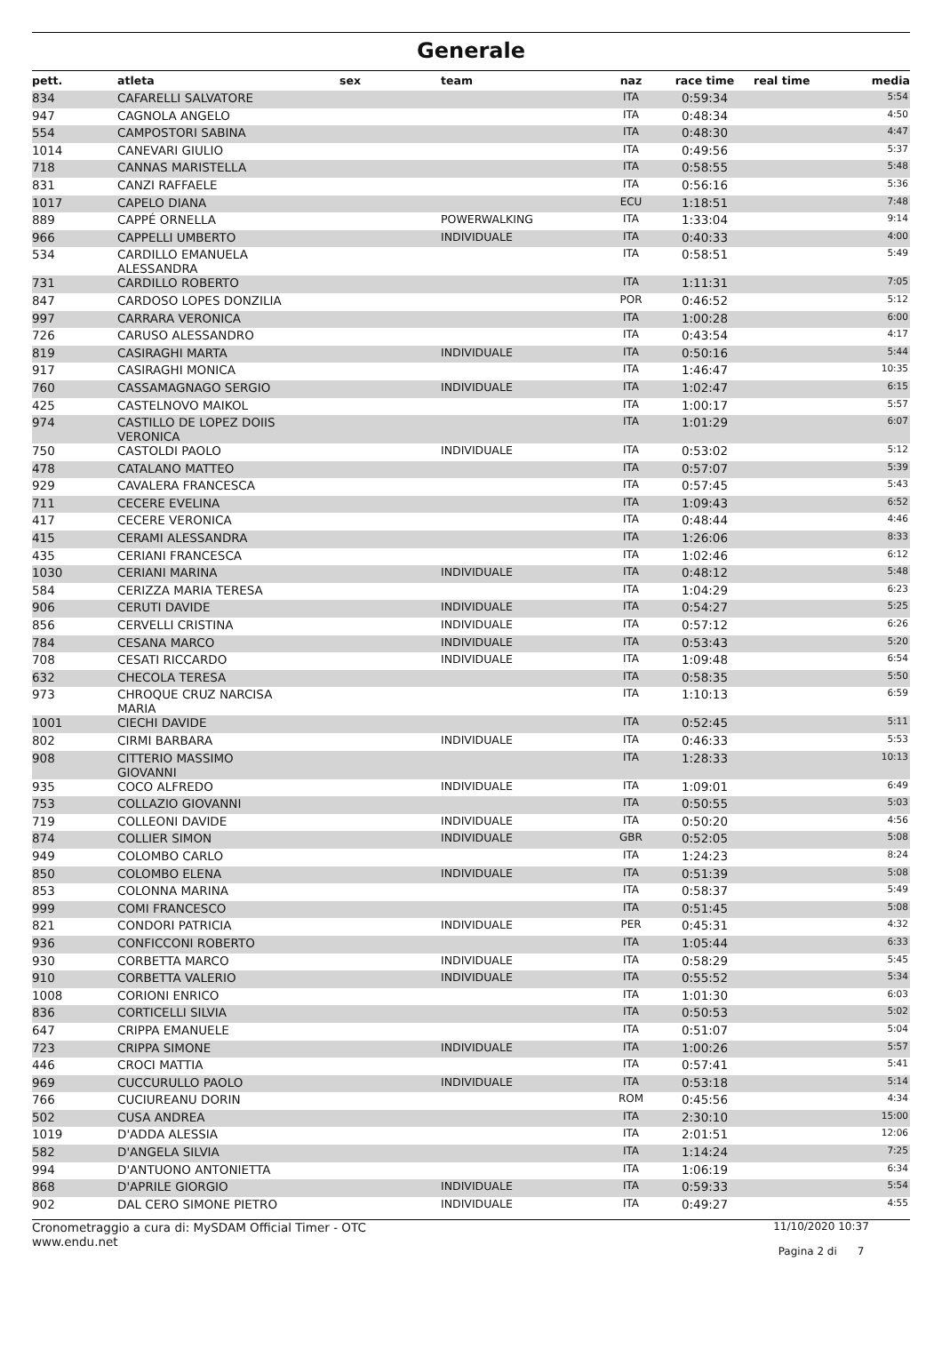Generale
| pett. | atleta | sex | team | naz | race time | real time | media |
| --- | --- | --- | --- | --- | --- | --- | --- |
| 834 | CAFARELLI SALVATORE | | | ITA | 0:59:34 | | 5:54 |
| 947 | CAGNOLA ANGELO | | | ITA | 0:48:34 | | 4:50 |
| 554 | CAMPOSTORI SABINA | | | ITA | 0:48:30 | | 4:47 |
| 1014 | CANEVARI GIULIO | | | ITA | 0:49:56 | | 5:37 |
| 718 | CANNAS MARISTELLA | | | ITA | 0:58:55 | | 5:48 |
| 831 | CANZI RAFFAELE | | | ITA | 0:56:16 | | 5:36 |
| 1017 | CAPELO DIANA | | | ECU | 1:18:51 | | 7:48 |
| 889 | CAPPÉ ORNELLA | | POWERWALKING | ITA | 1:33:04 | | 9:14 |
| 966 | CAPPELLI UMBERTO | | INDIVIDUALE | ITA | 0:40:33 | | 4:00 |
| 534 | CARDILLO EMANUELA ALESSANDRA | | | ITA | 0:58:51 | | 5:49 |
| 731 | CARDILLO ROBERTO | | | ITA | 1:11:31 | | 7:05 |
| 847 | CARDOSO LOPES DONZILIA | | | POR | 0:46:52 | | 5:12 |
| 997 | CARRARA VERONICA | | | ITA | 1:00:28 | | 6:00 |
| 726 | CARUSO ALESSANDRO | | | ITA | 0:43:54 | | 4:17 |
| 819 | CASIRAGHI MARTA | | INDIVIDUALE | ITA | 0:50:16 | | 5:44 |
| 917 | CASIRAGHI MONICA | | | ITA | 1:46:47 | | 10:35 |
| 760 | CASSAMAGNAGO SERGIO | | INDIVIDUALE | ITA | 1:02:47 | | 6:15 |
| 425 | CASTELNOVO MAIKOL | | | ITA | 1:00:17 | | 5:57 |
| 974 | CASTILLO DE LOPEZ DOIIS VERONICA | | | ITA | 1:01:29 | | 6:07 |
| 750 | CASTOLDI PAOLO | | INDIVIDUALE | ITA | 0:53:02 | | 5:12 |
| 478 | CATALANO MATTEO | | | ITA | 0:57:07 | | 5:39 |
| 929 | CAVALERA FRANCESCA | | | ITA | 0:57:45 | | 5:43 |
| 711 | CECERE EVELINA | | | ITA | 1:09:43 | | 6:52 |
| 417 | CECERE VERONICA | | | ITA | 0:48:44 | | 4:46 |
| 415 | CERAMI ALESSANDRA | | | ITA | 1:26:06 | | 8:33 |
| 435 | CERIANI FRANCESCA | | | ITA | 1:02:46 | | 6:12 |
| 1030 | CERIANI MARINA | | INDIVIDUALE | ITA | 0:48:12 | | 5:48 |
| 584 | CERIZZA MARIA TERESA | | | ITA | 1:04:29 | | 6:23 |
| 906 | CERUTI DAVIDE | | INDIVIDUALE | ITA | 0:54:27 | | 5:25 |
| 856 | CERVELLI CRISTINA | | INDIVIDUALE | ITA | 0:57:12 | | 6:26 |
| 784 | CESANA MARCO | | INDIVIDUALE | ITA | 0:53:43 | | 5:20 |
| 708 | CESATI RICCARDO | | INDIVIDUALE | ITA | 1:09:48 | | 6:54 |
| 632 | CHECOLA TERESA | | | ITA | 0:58:35 | | 5:50 |
| 973 | CHROQUE CRUZ NARCISA MARIA | | | ITA | 1:10:13 | | 6:59 |
| 1001 | CIECHI DAVIDE | | | ITA | 0:52:45 | | 5:11 |
| 802 | CIRMI BARBARA | | INDIVIDUALE | ITA | 0:46:33 | | 5:53 |
| 908 | CITTERIO MASSIMO GIOVANNI | | | ITA | 1:28:33 | | 10:13 |
| 935 | COCO ALFREDO | | INDIVIDUALE | ITA | 1:09:01 | | 6:49 |
| 753 | COLLAZIO GIOVANNI | | | ITA | 0:50:55 | | 5:03 |
| 719 | COLLEONI DAVIDE | | INDIVIDUALE | ITA | 0:50:20 | | 4:56 |
| 874 | COLLIER SIMON | | INDIVIDUALE | GBR | 0:52:05 | | 5:08 |
| 949 | COLOMBO CARLO | | | ITA | 1:24:23 | | 8:24 |
| 850 | COLOMBO ELENA | | INDIVIDUALE | ITA | 0:51:39 | | 5:08 |
| 853 | COLONNA MARINA | | | ITA | 0:58:37 | | 5:49 |
| 999 | COMI FRANCESCO | | | ITA | 0:51:45 | | 5:08 |
| 821 | CONDORI PATRICIA | | INDIVIDUALE | PER | 0:45:31 | | 4:32 |
| 936 | CONFICCONI ROBERTO | | | ITA | 1:05:44 | | 6:33 |
| 930 | CORBETTA MARCO | | INDIVIDUALE | ITA | 0:58:29 | | 5:45 |
| 910 | CORBETTA VALERIO | | INDIVIDUALE | ITA | 0:55:52 | | 5:34 |
| 1008 | CORIONI ENRICO | | | ITA | 1:01:30 | | 6:03 |
| 836 | CORTICELLI SILVIA | | | ITA | 0:50:53 | | 5:02 |
| 647 | CRIPPA EMANUELE | | | ITA | 0:51:07 | | 5:04 |
| 723 | CRIPPA SIMONE | | INDIVIDUALE | ITA | 1:00:26 | | 5:57 |
| 446 | CROCI MATTIA | | | ITA | 0:57:41 | | 5:41 |
| 969 | CUCCURULLO PAOLO | | INDIVIDUALE | ITA | 0:53:18 | | 5:14 |
| 766 | CUCIUREANU DORIN | | | ROM | 0:45:56 | | 4:34 |
| 502 | CUSA ANDREA | | | ITA | 2:30:10 | | 15:00 |
| 1019 | D'ADDA ALESSIA | | | ITA | 2:01:51 | | 12:06 |
| 582 | D'ANGELA SILVIA | | | ITA | 1:14:24 | | 7:25 |
| 994 | D'ANTUONO ANTONIETTA | | | ITA | 1:06:19 | | 6:34 |
| 868 | D'APRILE GIORGIO | | INDIVIDUALE | ITA | 0:59:33 | | 5:54 |
| 902 | DAL CERO SIMONE PIETRO | | INDIVIDUALE | ITA | 0:49:27 | | 4:55 |
Cronometraggio a cura di: MySDAM Official Timer - OTC
www.endu.net
11/10/2020 10:37
Pagina 2 di 7